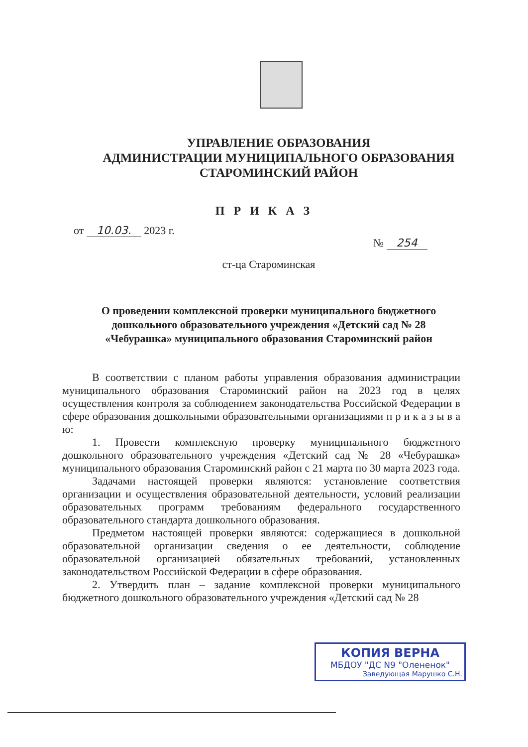УПРАВЛЕНИЕ ОБРАЗОВАНИЯ
АДМИНИСТРАЦИИ МУНИЦИПАЛЬНОГО ОБРАЗОВАНИЯ
СТАРОМИНСКИЙ РАЙОН
П Р И К А З
от 10.03. 2023 г.
№ 254
ст-ца Староминская
О проведении комплексной проверки муниципального бюджетного дошкольного образовательного учреждения «Детский сад № 28 «Чебурашка» муниципального образования Староминский район
В соответствии с планом работы управления образования администрации муниципального образования Староминский район на 2023 год в целях осуществления контроля за соблюдением законодательства Российской Федерации в сфере образования дошкольными образовательными организациями п р и к а з ы в а ю:
1. Провести комплексную проверку муниципального бюджетного дошкольного образовательного учреждения «Детский сад № 28 «Чебурашка» муниципального образования Староминский район с 21 марта по 30 марта 2023 года.
Задачами настоящей проверки являются: установление соответствия организации и осуществления образовательной деятельности, условий реализации образовательных программ требованиям федерального государственного образовательного стандарта дошкольного образования.
Предметом настоящей проверки являются: содержащиеся в дошкольной образовательной организации сведения о ее деятельности, соблюдение образовательной организацией обязательных требований, установленных законодательством Российской Федерации в сфере образования.
2. Утвердить план – задание комплексной проверки муниципального бюджетного дошкольного образовательного учреждения «Детский сад № 28
КОПИЯ ВЕРНА
МБДОУ "ДС N9 "Олененок"
Заведующая Марушко С.Н.